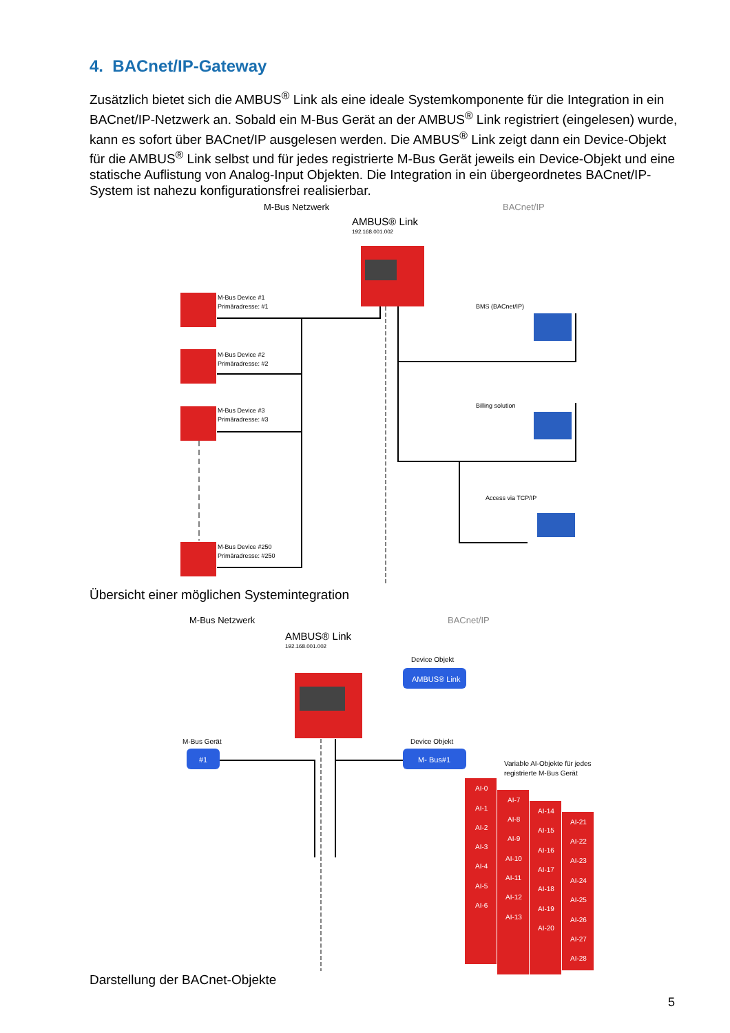4. BACnet/IP-Gateway
Zusätzlich bietet sich die AMBUS<sup>®</sup> Link als eine ideale Systemkomponente für die Integration in ein BACnet/IP-Netzwerk an. Sobald ein M-Bus Gerät an der AMBUS<sup>®</sup> Link registriert (eingelesen) wurde, kann es sofort über BACnet/IP ausgelesen werden. Die AMBUS<sup>®</sup> Link zeigt dann ein Device-Objekt für die AMBUS<sup>®</sup> Link selbst und für jedes registrierte M-Bus Gerät jeweils ein Device-Objekt und eine statische Auflistung von Analog-Input Objekten. Die Integration in ein übergeordnetes BACnet/IP-System ist nahezu konfigurationsfrei realisierbar.
M-Bus Netzwerk
BACnet/IP
AMBUS® Link
192.168.001.002
M-Bus Device #1
Primäradresse: #1
M-Bus Device #2
Primäradresse: #2
M-Bus Device #3
Primäradresse: #3
M-Bus Device #250
Primäradresse: #250
BMS (BACnet/IP)
Billing solution
Access via TCP/IP
Übersicht einer möglichen Systemintegration
M-Bus Netzwerk
BACnet/IP
AMBUS® Link
192.168.001.002
Device Objekt
AMBUS® Link
M-Bus Gerät
#1
Device Objekt
M- Bus#1
Variable AI-Objekte für jedes
registrierte M-Bus Gerät
AI-0
AI-1
AI-2
AI-3
AI-4
AI-5
AI-6
AI-7
AI-8
AI-9
AI-10
AI-11
AI-12
AI-13
AI-14
AI-15
AI-16
AI-17
AI-18
AI-19
AI-20
AI-21
AI-22
AI-23
AI-24
AI-25
AI-26
AI-27
AI-28
Darstellung der BACnet-Objekte
5